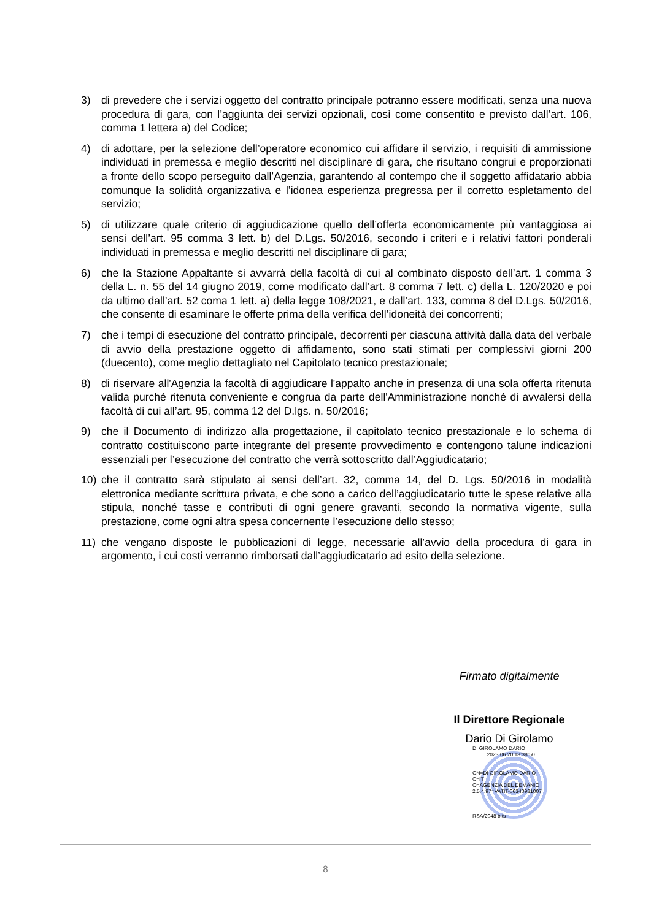3) di prevedere che i servizi oggetto del contratto principale potranno essere modificati, senza una nuova procedura di gara, con l’aggiunta dei servizi opzionali, così come consentito e previsto dall’art. 106, comma 1 lettera a) del Codice;
4) di adottare, per la selezione dell’operatore economico cui affidare il servizio, i requisiti di ammissione individuati in premessa e meglio descritti nel disciplinare di gara, che risultano congrui e proporzionati a fronte dello scopo perseguito dall’Agenzia, garantendo al contempo che il soggetto affidatario abbia comunque la solidità organizzativa e l’idonea esperienza pregressa per il corretto espletamento del servizio;
5) di utilizzare quale criterio di aggiudicazione quello dell’offerta economicamente più vantaggiosa ai sensi dell’art. 95 comma 3 lett. b) del D.Lgs. 50/2016, secondo i criteri e i relativi fattori ponderali individuati in premessa e meglio descritti nel disciplinare di gara;
6) che la Stazione Appaltante si avvarrà della facoltà di cui al combinato disposto dell’art. 1 comma 3 della L. n. 55 del 14 giugno 2019, come modificato dall’art. 8 comma 7 lett. c) della L. 120/2020 e poi da ultimo dall’art. 52 coma 1 lett. a) della legge 108/2021, e dall’art. 133, comma 8 del D.Lgs. 50/2016, che consente di esaminare le offerte prima della verifica dell’idoneità dei concorrenti;
7) che i tempi di esecuzione del contratto principale, decorrenti per ciascuna attività dalla data del verbale di avvio della prestazione oggetto di affidamento, sono stati stimati per complessivi giorni 200 (duecento), come meglio dettagliato nel Capitolato tecnico prestazionale;
8) di riservare all'Agenzia la facoltà di aggiudicare l'appalto anche in presenza di una sola offerta ritenuta valida purché ritenuta conveniente e congrua da parte dell'Amministrazione nonché di avvalersi della facoltà di cui all’art. 95, comma 12 del D.lgs. n. 50/2016;
9) che il Documento di indirizzo alla progettazione, il capitolato tecnico prestazionale e lo schema di contratto costituiscono parte integrante del presente provvedimento e contengono talune indicazioni essenziali per l’esecuzione del contratto che verrà sottoscritto dall’Aggiudicatario;
10) che il contratto sarà stipulato ai sensi dell’art. 32, comma 14, del D. Lgs. 50/2016 in modalità elettronica mediante scrittura privata, e che sono a carico dell’aggiudicatario tutte le spese relative alla stipula, nonché tasse e contributi di ogni genere gravanti, secondo la normativa vigente, sulla prestazione, come ogni altra spesa concernente l’esecuzione dello stesso;
11) che vengano disposte le pubblicazioni di legge, necessarie all’avvio della procedura di gara in argomento, i cui costi verranno rimborsati dall’aggiudicatario ad esito della selezione.
Firmato digitalmente
Il Direttore Regionale
Dario Di Girolamo
DI GIROLAMO DARIO
2023.06.20 18:38:50
CN=DI GIROLAMO DARIO
C=IT
O=AGENZIA DEL DEMANIO
2.5.4.97=VATIT-06340981007
RSA/2048 bits
8